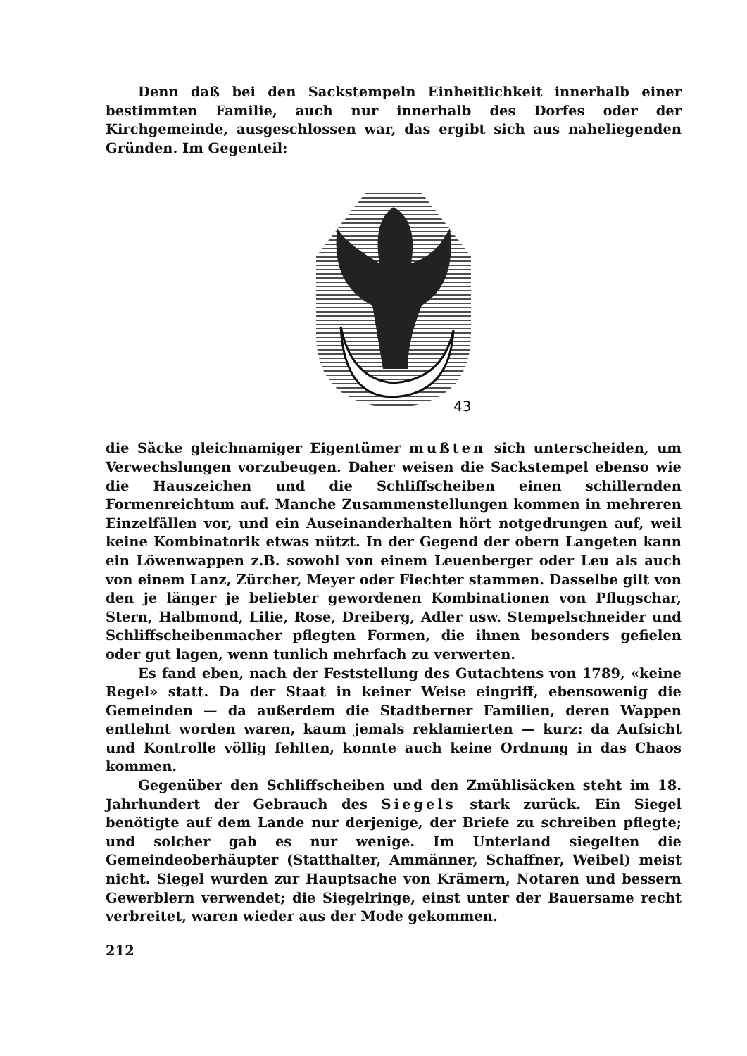Denn daß bei den Sackstempeln Einheitlichkeit innerhalb einer bestimmten Familie, auch nur innerhalb des Dorfes oder der Kirchgemeinde, ausgeschlossen war, das ergibt sich aus naheliegenden Gründen. Im Gegenteil:
43
die Säcke gleichnamiger Eigentümer mußten sich unterscheiden, um Verwechslungen vorzubeugen. Daher weisen die Sackstempel ebenso wie die Hauszeichen und die Schliffscheiben einen schillernden Formenreichtum auf. Manche Zusammenstellungen kommen in mehreren Einzelfällen vor, und ein Auseinanderhalten hört notgedrungen auf, weil keine Kombinatorik etwas nützt. In der Gegend der obern Langeten kann ein Löwenwappen z.B. sowohl von einem Leuenberger oder Leu als auch von einem Lanz, Zürcher, Meyer oder Fiechter stammen. Dasselbe gilt von den je länger je beliebter gewordenen Kombinationen von Pflugschar, Stern, Halbmond, Lilie, Rose, Dreiberg, Adler usw. Stempelschneider und Schliffscheibenmacher pflegten Formen, die ihnen besonders gefielen oder gut lagen, wenn tunlich mehrfach zu verwerten.
Es fand eben, nach der Feststellung des Gutachtens von 1789, «keine Regel» statt. Da der Staat in keiner Weise eingriff, ebensowenig die Gemeinden — da außerdem die Stadtberner Familien, deren Wappen entlehnt worden waren, kaum jemals reklamierten — kurz: da Aufsicht und Kontrolle völlig fehlten, konnte auch keine Ordnung in das Chaos kommen.
Gegenüber den Schliffscheiben und den Zmühlisäcken steht im 18. Jahrhundert der Gebrauch des Siegels stark zurück. Ein Siegel benötigte auf dem Lande nur derjenige, der Briefe zu schreiben pflegte; und solcher gab es nur wenige. Im Unterland siegelten die Gemeindeoberhäupter (Statthalter, Ammänner, Schaffner, Weibel) meist nicht. Siegel wurden zur Hauptsache von Krämern, Notaren und bessern Gewerblern verwendet; die Siegelringe, einst unter der Bauersame recht verbreitet, waren wieder aus der Mode gekommen.
212